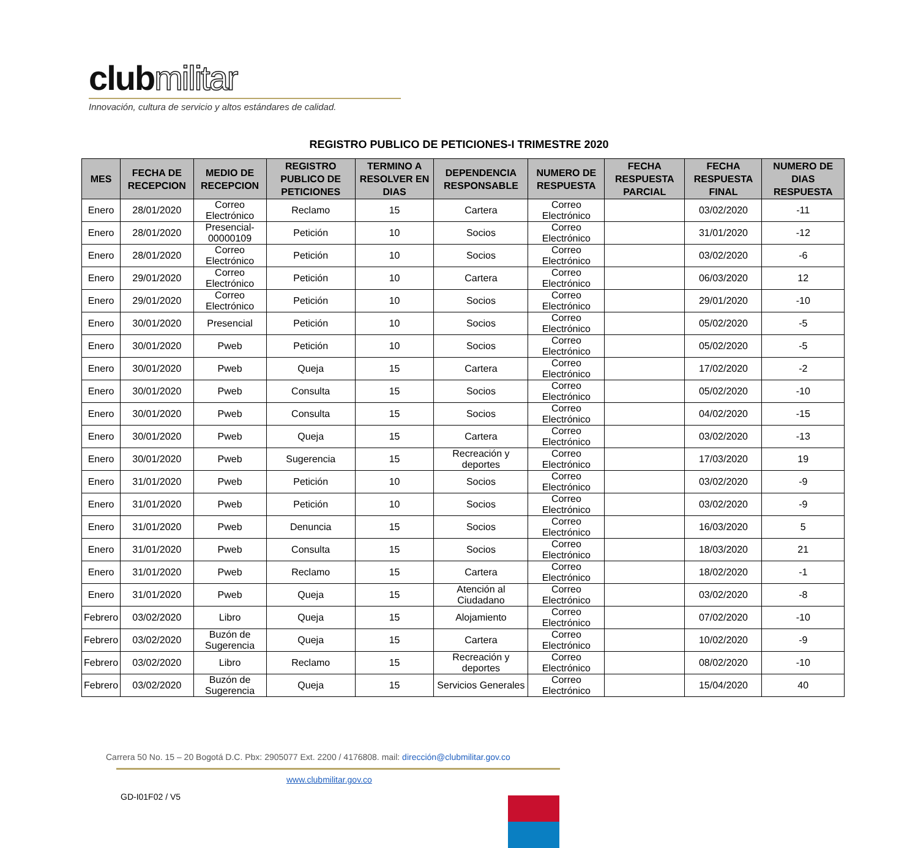clubmilitar
Innovación, cultura de servicio y altos estándares de calidad.
REGISTRO PUBLICO DE PETICIONES-I TRIMESTRE 2020
| MES | FECHA DE RECEPCION | MEDIO DE RECEPCION | REGISTRO PUBLICO DE PETICIONES | TERMINO A RESOLVER EN DIAS | DEPENDENCIA RESPONSABLE | NUMERO DE RESPUESTA | FECHA RESPUESTA PARCIAL | FECHA RESPUESTA FINAL | NUMERO DE DIAS RESPUESTA |
| --- | --- | --- | --- | --- | --- | --- | --- | --- | --- |
| Enero | 28/01/2020 | Correo Electrónico | Reclamo | 15 | Cartera | Correo Electrónico | | 03/02/2020 | -11 |
| Enero | 28/01/2020 | Presencial-00000109 | Petición | 10 | Socios | Correo Electrónico | | 31/01/2020 | -12 |
| Enero | 28/01/2020 | Correo Electrónico | Petición | 10 | Socios | Correo Electrónico | | 03/02/2020 | -6 |
| Enero | 29/01/2020 | Correo Electrónico | Petición | 10 | Cartera | Correo Electrónico | | 06/03/2020 | 12 |
| Enero | 29/01/2020 | Correo Electrónico | Petición | 10 | Socios | Correo Electrónico | | 29/01/2020 | -10 |
| Enero | 30/01/2020 | Presencial | Petición | 10 | Socios | Correo Electrónico | | 05/02/2020 | -5 |
| Enero | 30/01/2020 | Pweb | Petición | 10 | Socios | Correo Electrónico | | 05/02/2020 | -5 |
| Enero | 30/01/2020 | Pweb | Queja | 15 | Cartera | Correo Electrónico | | 17/02/2020 | -2 |
| Enero | 30/01/2020 | Pweb | Consulta | 15 | Socios | Correo Electrónico | | 05/02/2020 | -10 |
| Enero | 30/01/2020 | Pweb | Consulta | 15 | Socios | Correo Electrónico | | 04/02/2020 | -15 |
| Enero | 30/01/2020 | Pweb | Queja | 15 | Cartera | Correo Electrónico | | 03/02/2020 | -13 |
| Enero | 30/01/2020 | Pweb | Sugerencia | 15 | Recreación y deportes | Correo Electrónico | | 17/03/2020 | 19 |
| Enero | 31/01/2020 | Pweb | Petición | 10 | Socios | Correo Electrónico | | 03/02/2020 | -9 |
| Enero | 31/01/2020 | Pweb | Petición | 10 | Socios | Correo Electrónico | | 03/02/2020 | -9 |
| Enero | 31/01/2020 | Pweb | Denuncia | 15 | Socios | Correo Electrónico | | 16/03/2020 | 5 |
| Enero | 31/01/2020 | Pweb | Consulta | 15 | Socios | Correo Electrónico | | 18/03/2020 | 21 |
| Enero | 31/01/2020 | Pweb | Reclamo | 15 | Cartera | Correo Electrónico | | 18/02/2020 | -1 |
| Enero | 31/01/2020 | Pweb | Queja | 15 | Atención al Ciudadano | Correo Electrónico | | 03/02/2020 | -8 |
| Febrero | 03/02/2020 | Libro | Queja | 15 | Alojamiento | Correo Electrónico | | 07/02/2020 | -10 |
| Febrero | 03/02/2020 | Buzón de Sugerencia | Queja | 15 | Cartera | Correo Electrónico | | 10/02/2020 | -9 |
| Febrero | 03/02/2020 | Libro | Reclamo | 15 | Recreación y deportes | Correo Electrónico | | 08/02/2020 | -10 |
| Febrero | 03/02/2020 | Buzón de Sugerencia | Queja | 15 | Servicios Generales | Correo Electrónico | | 15/04/2020 | 40 |
Carrera 50 No. 15 – 20 Bogotá D.C. Pbx: 2905077 Ext. 2200 / 4176808. mail: dirección@clubmilitar.gov.co
www.clubmilitar.gov.co
GD-I01F02 / V5